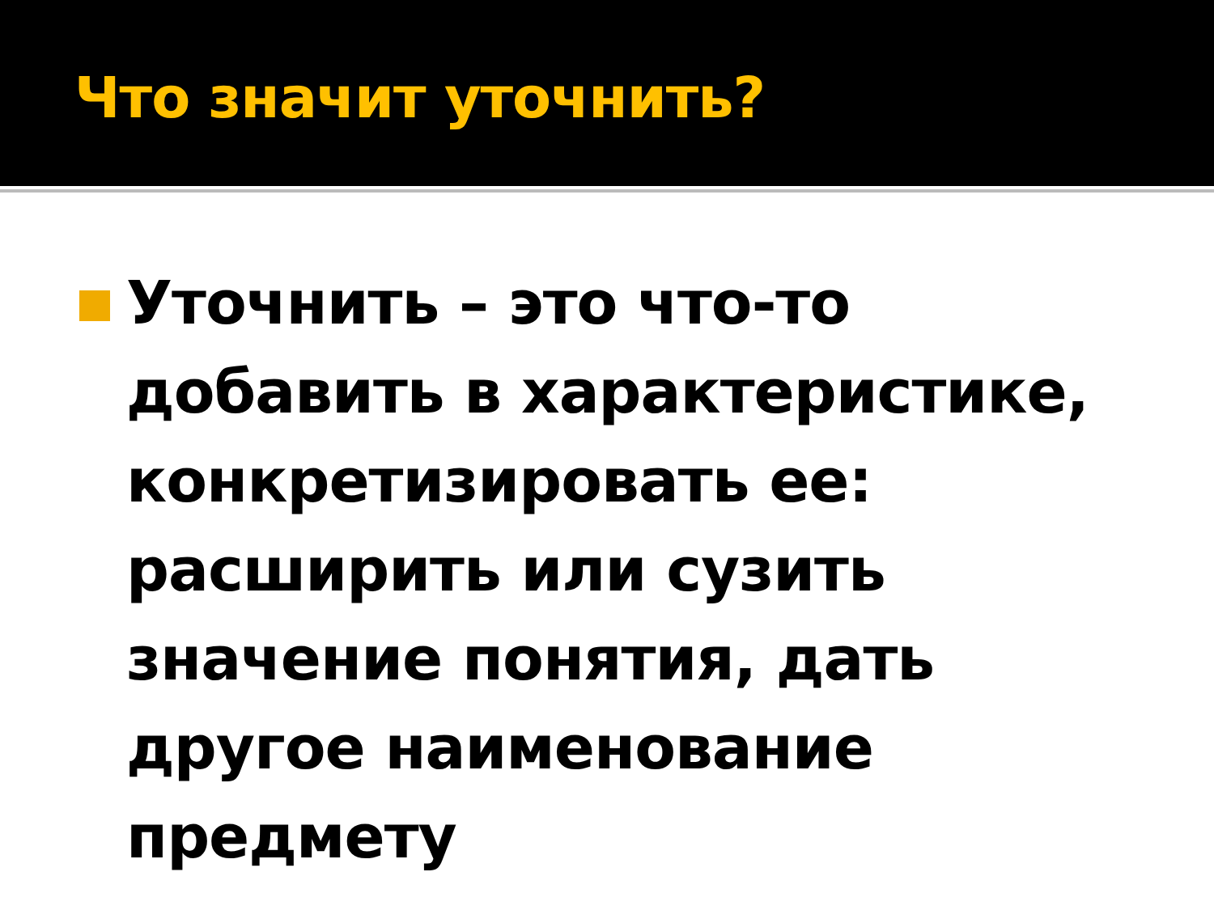Что значит уточнить?
Уточнить – это что-то добавить в характеристике, конкретизировать ее: расширить или сузить значение понятия, дать другое наименование предмету